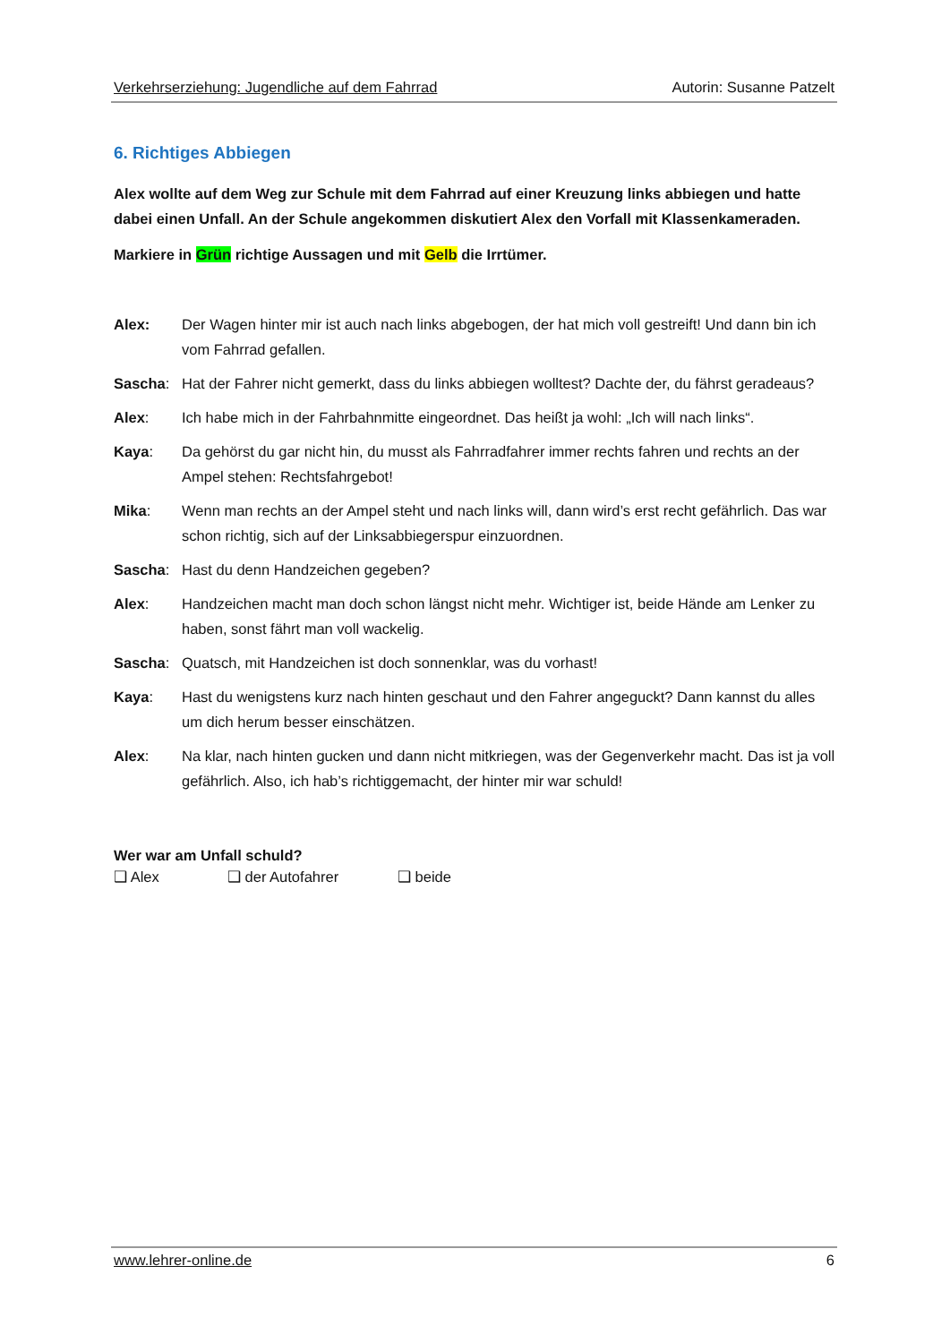Verkehrserziehung: Jugendliche auf dem Fahrrad Autorin: Susanne Patzelt
6. Richtiges Abbiegen
Alex wollte auf dem Weg zur Schule mit dem Fahrrad auf einer Kreuzung links abbiegen und hatte dabei einen Unfall. An der Schule angekommen diskutiert Alex den Vorfall mit Klassenkameraden.
Markiere in Grün richtige Aussagen und mit Gelb die Irrtümer.
| Alex: | Der Wagen hinter mir ist auch nach links abgebogen, der hat mich voll gestreift! Und dann bin ich vom Fahrrad gefallen. |
| Sascha : | Hat der Fahrer nicht gemerkt, dass du links abbiegen wolltest? Dachte der, du fährst geradeaus? |
| Alex : | Ich habe mich in der Fahrbahnmitte eingeordnet. Das heißt ja wohl: „Ich will nach links“. |
| Kaya : | Da gehörst du gar nicht hin, du musst als Fahrradfahrer immer rechts fahren und rechts an der Ampel stehen: Rechtsfahrgebot! |
| Mika : | Wenn man rechts an der Ampel steht und nach links will, dann wird’s erst recht gefährlich. Das war schon richtig, sich auf der Linksabbiegerspur einzuordnen. |
| Sascha : | Hast du denn Handzeichen gegeben? |
| Alex : | Handzeichen macht man doch schon längst nicht mehr. Wichtiger ist, beide Hände am Lenker zu haben, sonst fährt man voll wackelig. |
| Sascha : | Quatsch, mit Handzeichen ist doch sonnenklar, was du vorhast! |
| Kaya : | Hast du wenigstens kurz nach hinten geschaut und den Fahrer angeguckt? Dann kannst du alles um dich herum besser einschätzen. |
| Alex : | Na klar, nach hinten gucken und dann nicht mitkriegen, was der Gegenverkehr macht. Das ist ja voll gefährlich. Also, ich hab’s richtiggemacht, der hinter mir war schuld! |
Wer war am Unfall schuld?
❑ Alex ❑ der Autofahrer ❑ beide
www.lehrer-online.de 6